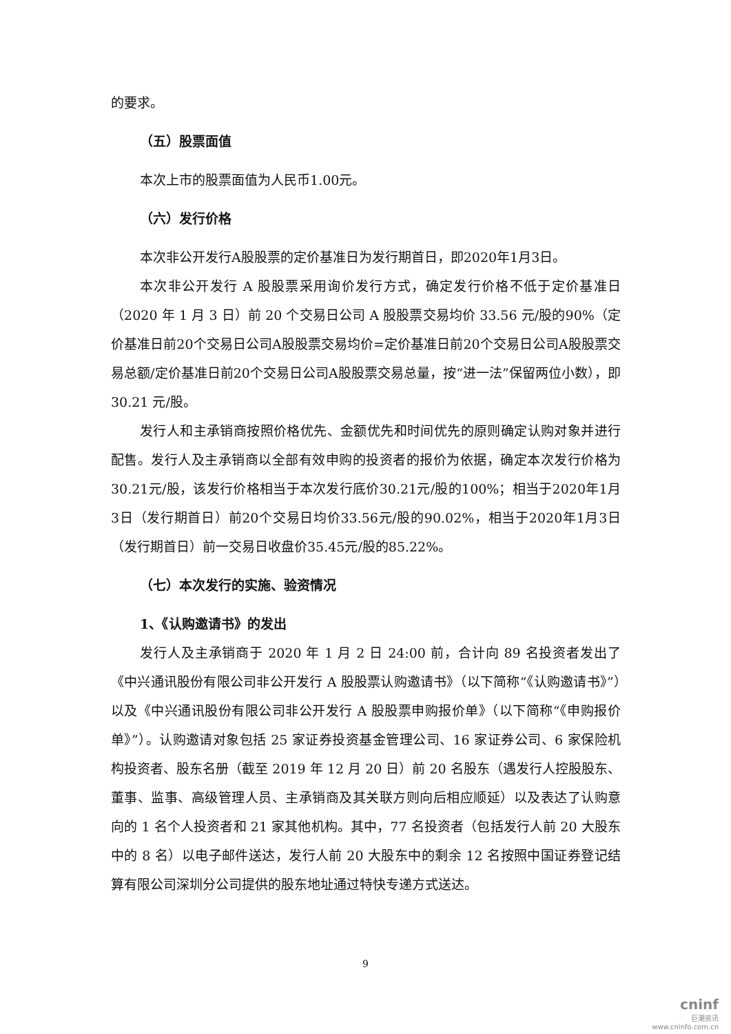的要求。
（五）股票面值
本次上市的股票面值为人民币1.00元。
（六）发行价格
本次非公开发行A股股票的定价基准日为发行期首日，即2020年1月3日。
本次非公开发行 A 股股票采用询价发行方式，确定发行价格不低于定价基准日（2020 年 1 月 3 日）前 20 个交易日公司 A 股股票交易均价 33.56 元/股的90%（定价基准日前20个交易日公司A股股票交易均价=定价基准日前20个交易日公司A股股票交易总额/定价基准日前20个交易日公司A股股票交易总量，按“进一法”保留两位小数），即 30.21 元/股。
发行人和主承销商按照价格优先、金额优先和时间优先的原则确定认购对象并进行配售。发行人及主承销商以全部有效申购的投资者的报价为依据，确定本次发行价格为30.21元/股，该发行价格相当于本次发行底价30.21元/股的100%；相当于2020年1月3日（发行期首日）前20个交易日均价33.56元/股的90.02%，相当于2020年1月3日（发行期首日）前一交易日收盘价35.45元/股的85.22%。
（七）本次发行的实施、验资情况
1、《认购邀请书》的发出
发行人及主承销商于 2020 年 1 月 2 日 24:00 前，合计向 89 名投资者发出了《中兴通讯股份有限公司非公开发行 A 股股票认购邀请书》（以下简称“《认购邀请书》”）以及《中兴通讯股份有限公司非公开发行 A 股股票申购报价单》（以下简称“《申购报价单》”）。认购邀请对象包括 25 家证券投资基金管理公司、16 家证券公司、6 家保险机构投资者、股东名册（截至 2019 年 12 月 20 日）前 20 名股东（遇发行人控股股东、董事、监事、高级管理人员、主承销商及其关联方则向后相应顺延）以及表达了认购意向的 1 名个人投资者和 21 家其他机构。其中，77 名投资者（包括发行人前 20 大股东中的 8 名）以电子邮件送达，发行人前 20 大股东中的剩余 12 名按照中国证券登记结算有限公司深圳分公司提供的股东地址通过特快专递方式送达。
9
cninf
巨潮资讯
www.cninfo.com.cn